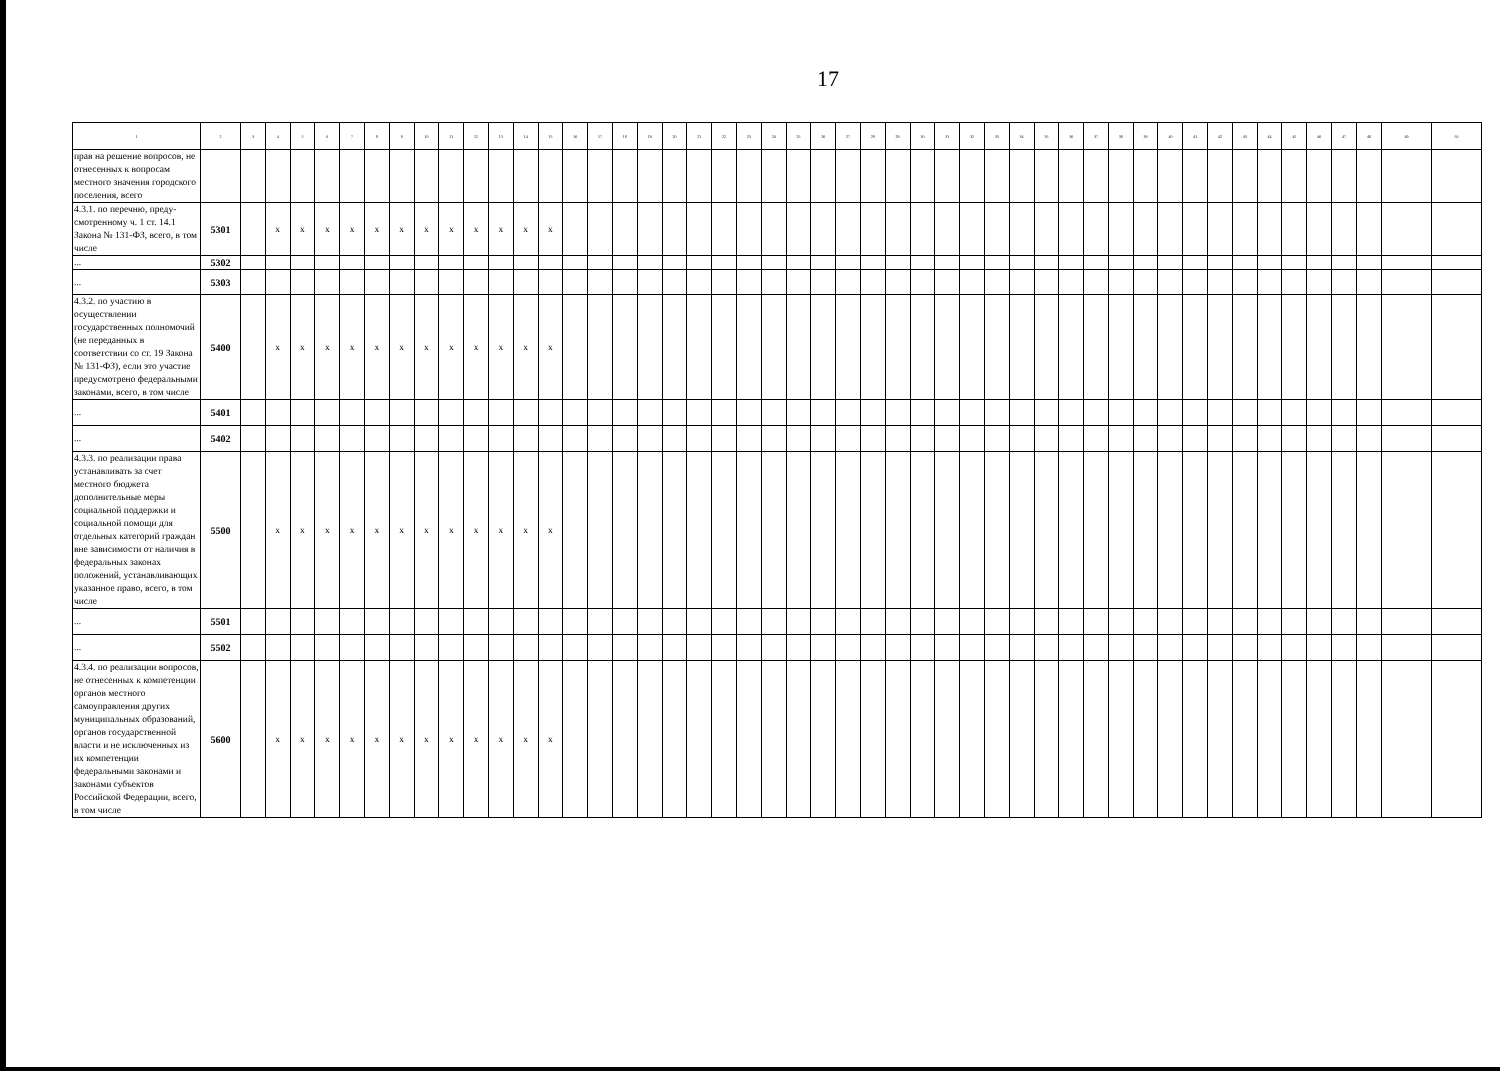17
| 1 | 2 | 3 | 4 | 5 | 6 | 7 | 8 | 9 | 10 | 11 | 12 | 13 | 14 | 15 | 16 | 17 | 18 | 19 | 20 | 21 | 22 | 23 | 24 | 25 | 26 | 27 | 28 | 29 | 30 | 31 | 32 | 33 | 34 | 35 | 36 | 37 | 38 | 39 | 40 | 41 | 42 | 43 | 44 | 45 | 46 | 47 | 48 | 49 | 50 |
| --- | --- | --- | --- | --- | --- | --- | --- | --- | --- | --- | --- | --- | --- | --- | --- | --- | --- | --- | --- | --- | --- | --- | --- | --- | --- | --- | --- | --- | --- | --- | --- | --- | --- | --- | --- | --- | --- | --- | --- | --- | --- | --- | --- | --- | --- | --- | --- | --- | --- |
| прав на решение вопросов, не отнесенных к вопросам местного значения городского поселения, всего | | | | | | | | | | | | | | | | | | | | | | | | | | | | | | | | | | | | | | | | | | | | | | | | | |
| 4.3.1. по перечню, преду-смотренному ч. 1 ст. 14.1 Закона № 131-ФЗ, всего, в том числе | 5301 | | х | х | х | х | х | х | х | х | х | х | х | х | | | | | | | | | | | | | | | | | | | | | | | | | | | | | | | | | | | |
| ... | 5302 | | | | | | | | | | | | | | | | | | | | | | | | | | | | | | | | | | | | | | | | | | | | | | | | |
| ... | 5303 | | | | | | | | | | | | | | | | | | | | | | | | | | | | | | | | | | | | | | | | | | | | | | | | |
| 4.3.2. по участию в осуществлении государственных полномочий (не переданных в соответствии со ст. 19 Закона № 131-ФЗ), если это участие предусмотрено федеральными законами, всего, в том числе | 5400 | | х | х | х | х | х | х | х | х | х | х | х | х | | | | | | | | | | | | | | | | | | | | | | | | | | | | | | | | | | | |
| ... | 5401 | | | | | | | | | | | | | | | | | | | | | | | | | | | | | | | | | | | | | | | | | | | | | | | | |
| ... | 5402 | | | | | | | | | | | | | | | | | | | | | | | | | | | | | | | | | | | | | | | | | | | | | | | | |
| 4.3.3. по реализации права устанавливать за счет местного бюджета дополнительные меры социальной поддержки и социальной помощи для отдельных категорий граждан вне зависимости от наличия в федеральных законах положений, устанавливающих указанное право, всего, в том числе | 5500 | | х | х | х | х | х | х | х | х | х | х | х | х | | | | | | | | | | | | | | | | | | | | | | | | | | | | | | | | | | | |
| ... | 5501 | | | | | | | | | | | | | | | | | | | | | | | | | | | | | | | | | | | | | | | | | | | | | | | | |
| ... | 5502 | | | | | | | | | | | | | | | | | | | | | | | | | | | | | | | | | | | | | | | | | | | | | | | | |
| 4.3.4. по реализации вопросов, не отнесенных к компетенции органов местного самоуправления других муниципальных образований, органов государственной власти и не исключенных из их компетенции федеральными законами и законами субъектов Российской Федерации, всего, в том числе | 5600 | | х | х | х | х | х | х | х | х | х | х | х | х | | | | | | | | | | | | | | | | | | | | | | | | | | | | | | | | | | | |